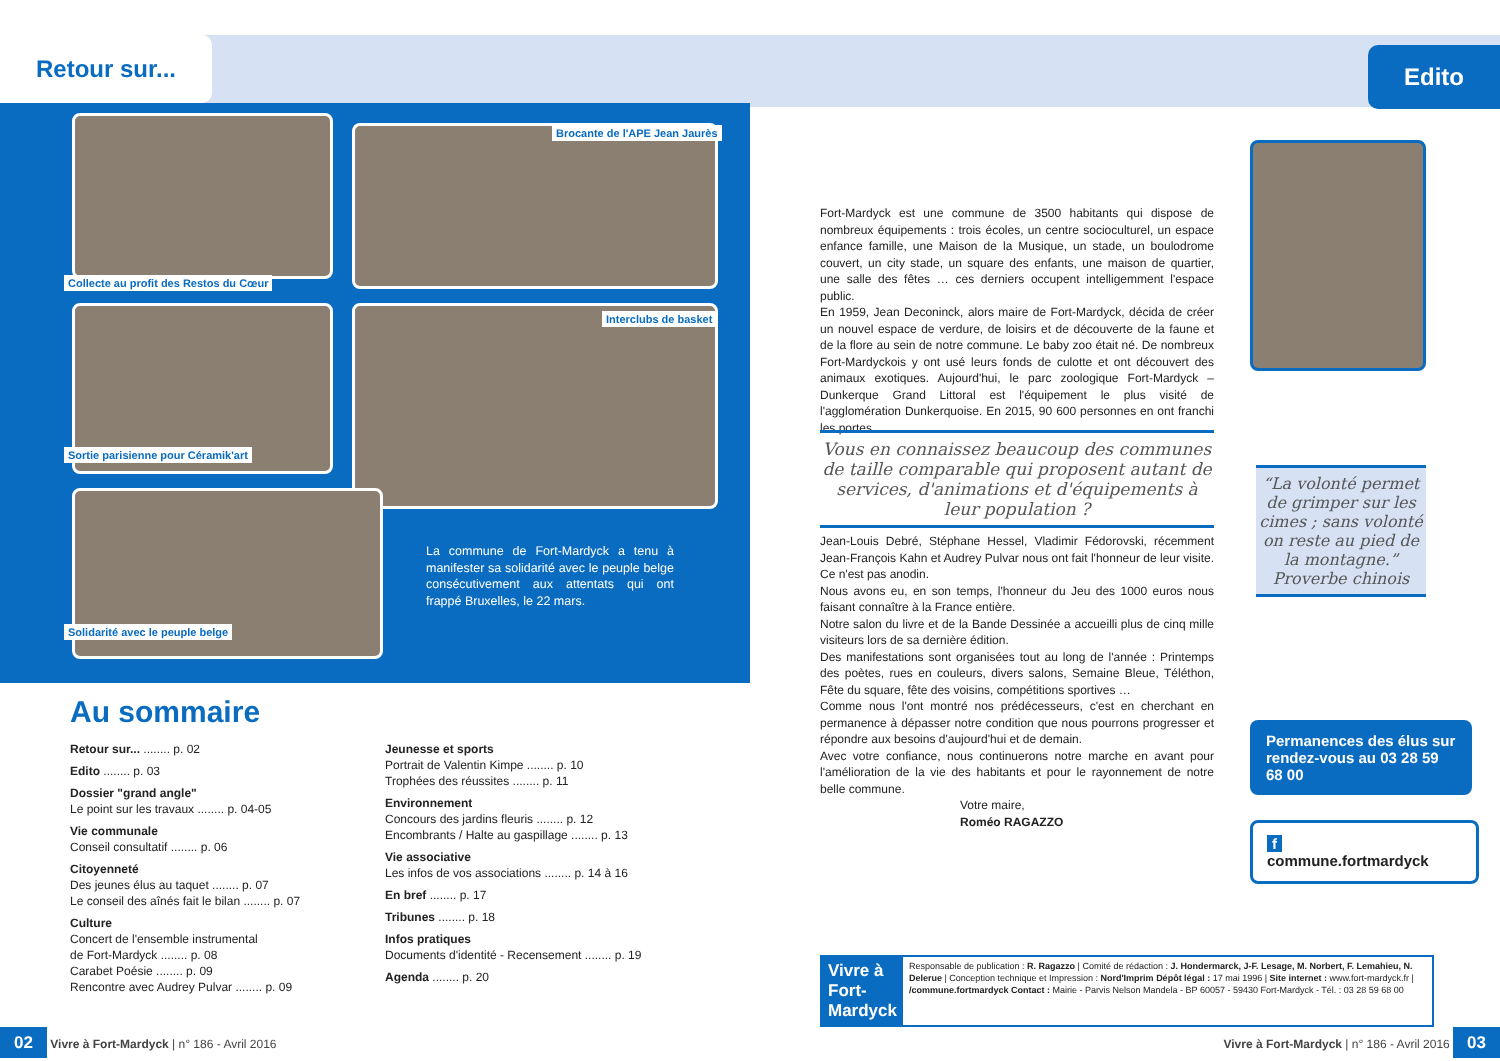Retour sur...
Collecte au profit des Restos du Cœur
Brocante de l'APE Jean Jaurès
Sortie parisienne pour Céramik'art
Interclubs de basket
Solidarité avec le peuple belge
La commune de Fort-Mardyck a tenu à manifester sa solidarité avec le peuple belge consécutivement aux attentats qui ont frappé Bruxelles, le 22 mars.
Au sommaire
Retour sur... ........ p. 02
Edito ........ p. 03
Dossier "grand angle"
Le point sur les travaux ........ p. 04-05
Vie communale
Conseil consultatif ........ p. 06
Citoyenneté
Des jeunes élus au taquet ........ p. 07
Le conseil des aînés fait le bilan ........ p. 07
Culture
Concert de l'ensemble instrumental
de Fort-Mardyck ........ p. 08
Carabet Poésie ........ p. 09
Rencontre avec Audrey Pulvar ........ p. 09
Jeunesse et sports
Portrait de Valentin Kimpe ........ p. 10
Trophées des réussites ........ p. 11
Environnement
Concours des jardins fleuris ........ p. 12
Encombrants / Halte au gaspillage ........ p. 13
Vie associative
Les infos de vos associations ........ p. 14 à 16
En bref ........ p. 17
Tribunes ........ p. 18
Infos pratiques
Documents d'identité - Recensement ........ p. 19
Agenda ........ p. 20
02 Vivre à Fort-Mardyck | n° 186 - Avril 2016
Edito
Fort-Mardyck est une commune de 3500 habitants qui dispose de nombreux équipements : trois écoles, un centre socioculturel, un espace enfance famille, une Maison de la Musique, un stade, un boulodrome couvert, un city stade, un square des enfants, une maison de quartier, une salle des fêtes … ces derniers occupent intelligemment l'espace public.
En 1959, Jean Deconinck, alors maire de Fort-Mardyck, décida de créer un nouvel espace de verdure, de loisirs et de découverte de la faune et de la flore au sein de notre commune. Le baby zoo était né. De nombreux Fort-Mardyckois y ont usé leurs fonds de culotte et ont découvert des animaux exotiques. Aujourd'hui, le parc zoologique Fort-Mardyck – Dunkerque Grand Littoral est l'équipement le plus visité de l'agglomération Dunkerquoise. En 2015, 90 600 personnes en ont franchi les portes.
Vous en connaissez beaucoup des communes de taille comparable qui proposent autant de services, d'animations et d'équipements à leur population ?
Jean-Louis Debré, Stéphane Hessel, Vladimir Fédorovski, récemment Jean-François Kahn et Audrey Pulvar nous ont fait l'honneur de leur visite. Ce n'est pas anodin.
Nous avons eu, en son temps, l'honneur du Jeu des 1000 euros nous faisant connaître à la France entière.
Notre salon du livre et de la Bande Dessinée a accueilli plus de cinq mille visiteurs lors de sa dernière édition.
Des manifestations sont organisées tout au long de l'année : Printemps des poètes, rues en couleurs, divers salons, Semaine Bleue, Téléthon, Fête du square, fête des voisins, compétitions sportives …
Comme nous l'ont montré nos prédécesseurs, c'est en cherchant en permanence à dépasser notre condition que nous pourrons progresser et répondre aux besoins d'aujourd'hui et de demain.
Avec votre confiance, nous continuerons notre marche en avant pour l'amélioration de la vie des habitants et pour le rayonnement de notre belle commune.
Votre maire,
Roméo RAGAZZO
“La volonté permet de grimper sur les cimes ; sans volonté on reste au pied de la montagne.” Proverbe chinois
Permanences des élus sur rendez-vous au 03 28 59 68 00
f
commune.fortmardyck
Vivre à Fort-Mardyck
Responsable de publication : R. Ragazzo | Comité de rédaction : J. Hondermarck, J-F. Lesage, M. Norbert, F. Lemahieu, N. Delerue | Conception technique et Impression : Nord'Imprim Dépôt légal : 17 mai 1996 | Site internet : www.fort-mardyck.fr | /commune.fortmardyck Contact : Mairie - Parvis Nelson Mandela - BP 60057 - 59430 Fort-Mardyck - Tél. : 03 28 59 68 00
Vivre à Fort-Mardyck | n° 186 - Avril 2016 03